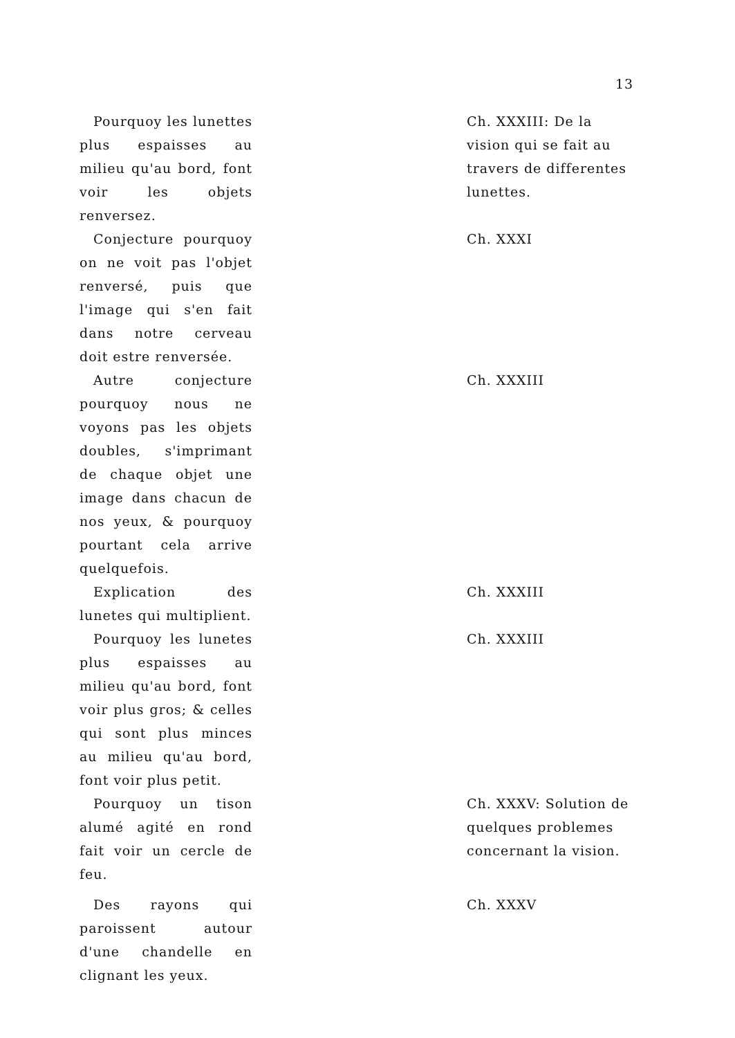13
| Pourquoy les lunettes plus espaisses au milieu qu'au bord, font voir les objets renversez. | Ch. XXXIII: De la vision qui se fait au travers de differentes lunettes. |
| Conjecture pourquoy on ne voit pas l'objet renversé, puis que l'image qui s'en fait dans notre cerveau doit estre renversée. | Ch. XXXI |
| Autre conjecture pourquoy nous ne voyons pas les objets doubles, s'imprimant de chaque objet une image dans chacun de nos yeux, & pourquoy pourtant cela arrive quelquefois. | Ch. XXXIII |
| Explication des lunetes qui multiplient. | Ch. XXXIII |
| Pourquoy les lunetes plus espaisses au milieu qu'au bord, font voir plus gros; & celles qui sont plus minces au milieu qu'au bord, font voir plus petit. | Ch. XXXIII |
| Pourquoy un tison alumé agité en rond fait voir un cercle de feu. | Ch. XXXV: Solution de quelques problemes concernant la vision. |
| Des rayons qui paroissent autour d'une chandelle en clignant les yeux. | Ch. XXXV |